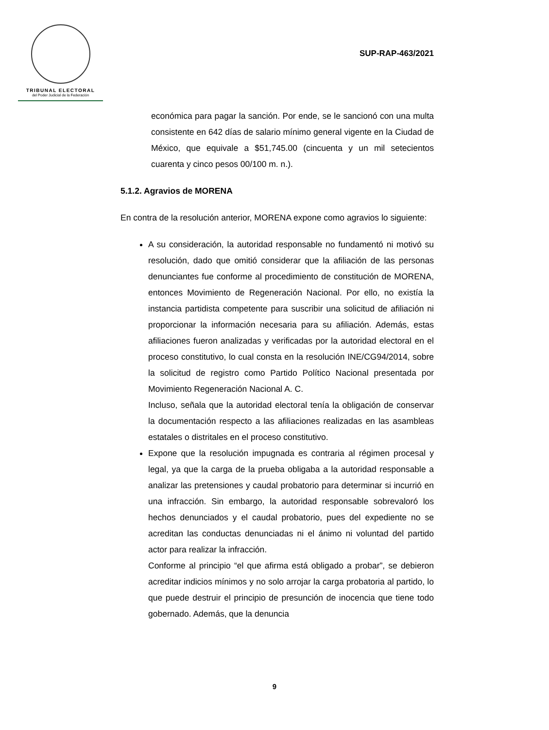TRIBUNAL ELECTORAL
del Poder Judicial de la Federación
SUP-RAP-463/2021
económica para pagar la sanción. Por ende, se le sancionó con una multa consistente en 642 días de salario mínimo general vigente en la Ciudad de México, que equivale a $51,745.00 (cincuenta y un mil setecientos cuarenta y cinco pesos 00/100 m. n.).
5.1.2. Agravios de MORENA
En contra de la resolución anterior, MORENA expone como agravios lo siguiente:
A su consideración, la autoridad responsable no fundamentó ni motivó su resolución, dado que omitió considerar que la afiliación de las personas denunciantes fue conforme al procedimiento de constitución de MORENA, entonces Movimiento de Regeneración Nacional. Por ello, no existía la instancia partidista competente para suscribir una solicitud de afiliación ni proporcionar la información necesaria para su afiliación. Además, estas afiliaciones fueron analizadas y verificadas por la autoridad electoral en el proceso constitutivo, lo cual consta en la resolución INE/CG94/2014, sobre la solicitud de registro como Partido Político Nacional presentada por Movimiento Regeneración Nacional A. C.
Incluso, señala que la autoridad electoral tenía la obligación de conservar la documentación respecto a las afiliaciones realizadas en las asambleas estatales o distritales en el proceso constitutivo.
Expone que la resolución impugnada es contraria al régimen procesal y legal, ya que la carga de la prueba obligaba a la autoridad responsable a analizar las pretensiones y caudal probatorio para determinar si incurrió en una infracción. Sin embargo, la autoridad responsable sobrevaloró los hechos denunciados y el caudal probatorio, pues del expediente no se acreditan las conductas denunciadas ni el ánimo ni voluntad del partido actor para realizar la infracción.
Conforme al principio “el que afirma está obligado a probar”, se debieron acreditar indicios mínimos y no solo arrojar la carga probatoria al partido, lo que puede destruir el principio de presunción de inocencia que tiene todo gobernado. Además, que la denuncia
9